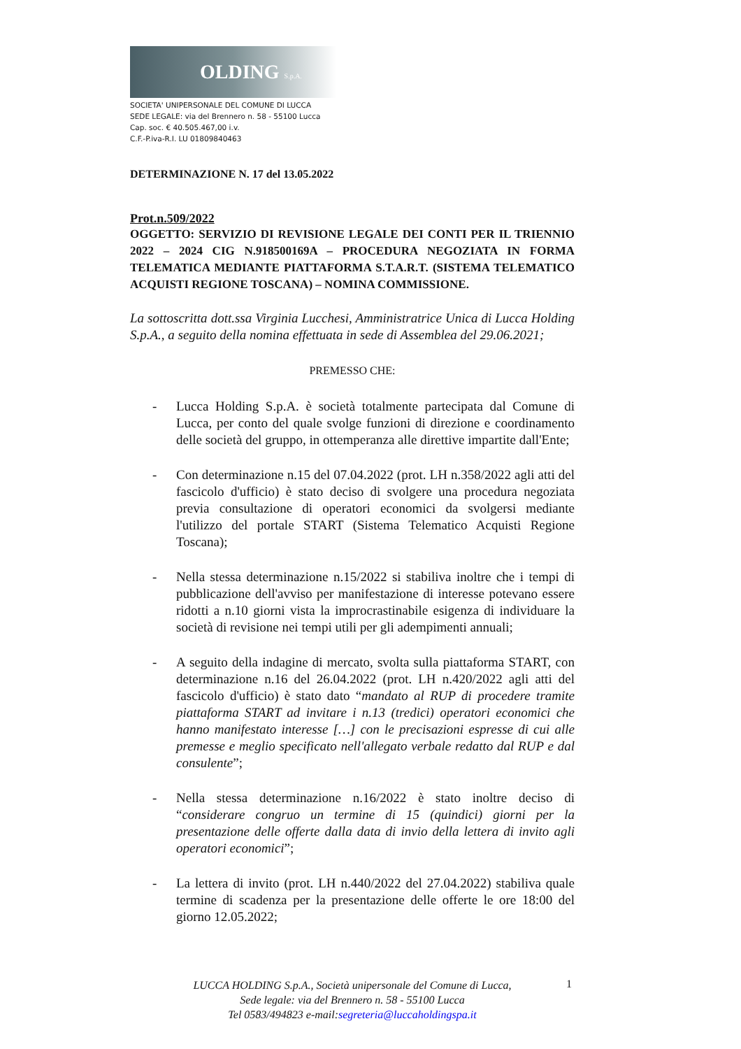OLDING S.p.A.
SOCIETA' UNIPERSONALE DEL COMUNE DI LUCCA
SEDE LEGALE: via del Brennero n. 58 - 55100 Lucca
Cap. soc. € 40.505.467,00 i.v.
C.F.-P.iva-R.I. LU 01809840463
DETERMINAZIONE N. 17 del 13.05.2022
Prot.n.509/2022
OGGETTO: SERVIZIO DI REVISIONE LEGALE DEI CONTI PER IL TRIENNIO 2022 – 2024 CIG N.918500169A – PROCEDURA NEGOZIATA IN FORMA TELEMATICA MEDIANTE PIATTAFORMA S.T.A.R.T. (SISTEMA TELEMATICO ACQUISTI REGIONE TOSCANA) – NOMINA COMMISSIONE.
La sottoscritta dott.ssa Virginia Lucchesi, Amministratrice Unica di Lucca Holding S.p.A., a seguito della nomina effettuata in sede di Assemblea del 29.06.2021;
PREMESSO CHE:
- Lucca Holding S.p.A. è società totalmente partecipata dal Comune di Lucca, per conto del quale svolge funzioni di direzione e coordinamento delle società del gruppo, in ottemperanza alle direttive impartite dall'Ente;
- Con determinazione n.15 del 07.04.2022 (prot. LH n.358/2022 agli atti del fascicolo d'ufficio) è stato deciso di svolgere una procedura negoziata previa consultazione di operatori economici da svolgersi mediante l'utilizzo del portale START (Sistema Telematico Acquisti Regione Toscana);
- Nella stessa determinazione n.15/2022 si stabiliva inoltre che i tempi di pubblicazione dell'avviso per manifestazione di interesse potevano essere ridotti a n.10 giorni vista la improcrastinabile esigenza di individuare la società di revisione nei tempi utili per gli adempimenti annuali;
- A seguito della indagine di mercato, svolta sulla piattaforma START, con determinazione n.16 del 26.04.2022 (prot. LH n.420/2022 agli atti del fascicolo d'ufficio) è stato dato “mandato al RUP di procedere tramite piattaforma START ad invitare i n.13 (tredici) operatori economici che hanno manifestato interesse […] con le precisazioni espresse di cui alle premesse e meglio specificato nell'allegato verbale redatto dal RUP e dal consulente”;
- Nella stessa determinazione n.16/2022 è stato inoltre deciso di “considerare congruo un termine di 15 (quindici) giorni per la presentazione delle offerte dalla data di invio della lettera di invito agli operatori economici”;
- La lettera di invito (prot. LH n.440/2022 del 27.04.2022) stabiliva quale termine di scadenza per la presentazione delle offerte le ore 18:00 del giorno 12.05.2022;
LUCCA HOLDING S.p.A., Società unipersonale del Comune di Lucca,
Sede legale: via del Brennero n. 58 - 55100 Lucca
Tel 0583/494823 e-mail:segreteria@luccaholdingspa.it
1